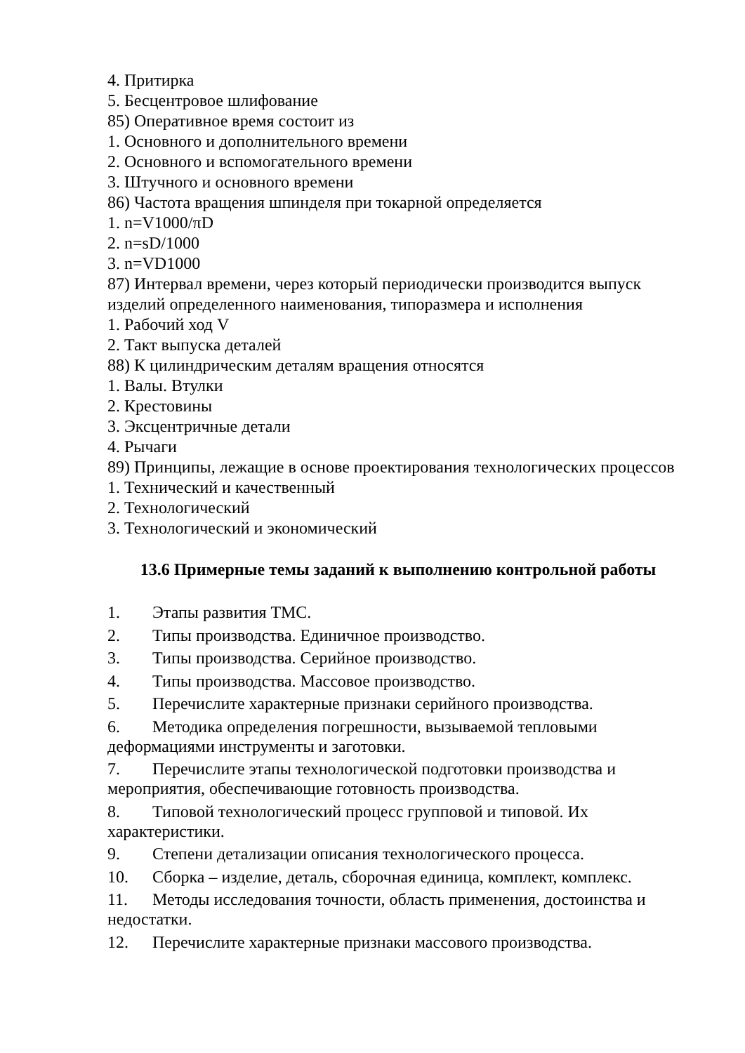4. Притирка
5. Бесцентровое шлифование
85) Оперативное время состоит из
1. Основного и дополнительного времени
2. Основного и вспомогательного времени
3. Штучного и основного времени
86) Частота вращения шпинделя при токарной определяется
1. n=V1000/πD
2. n=sD/1000
3. n=VD1000
87) Интервал времени, через который периодически производится выпуск изделий определенного наименования, типоразмера и исполнения
1. Рабочий ход V
2. Такт выпуска деталей
88) К цилиндрическим деталям вращения относятся
1. Валы. Втулки
2. Крестовины
3. Эксцентричные детали
4. Рычаги
89) Принципы, лежащие в основе проектирования технологических процессов
1. Технический и качественный
2. Технологический
3. Технологический и экономический
13.6 Примерные темы заданий к выполнению контрольной работы
1. Этапы развития ТМС.
2. Типы производства. Единичное производство.
3. Типы производства. Серийное производство.
4. Типы производства. Массовое производство.
5. Перечислите характерные признаки серийного производства.
6. Методика определения погрешности, вызываемой тепловыми деформациями инструменты и заготовки.
7. Перечислите этапы технологической подготовки производства и мероприятия, обеспечивающие готовность производства.
8. Типовой технологический процесс групповой и типовой. Их характеристики.
9. Степени детализации описания технологического процесса.
10. Сборка – изделие, деталь, сборочная единица, комплект, комплекс.
11. Методы исследования точности, область применения, достоинства и недостатки.
12. Перечислите характерные признаки массового производства.